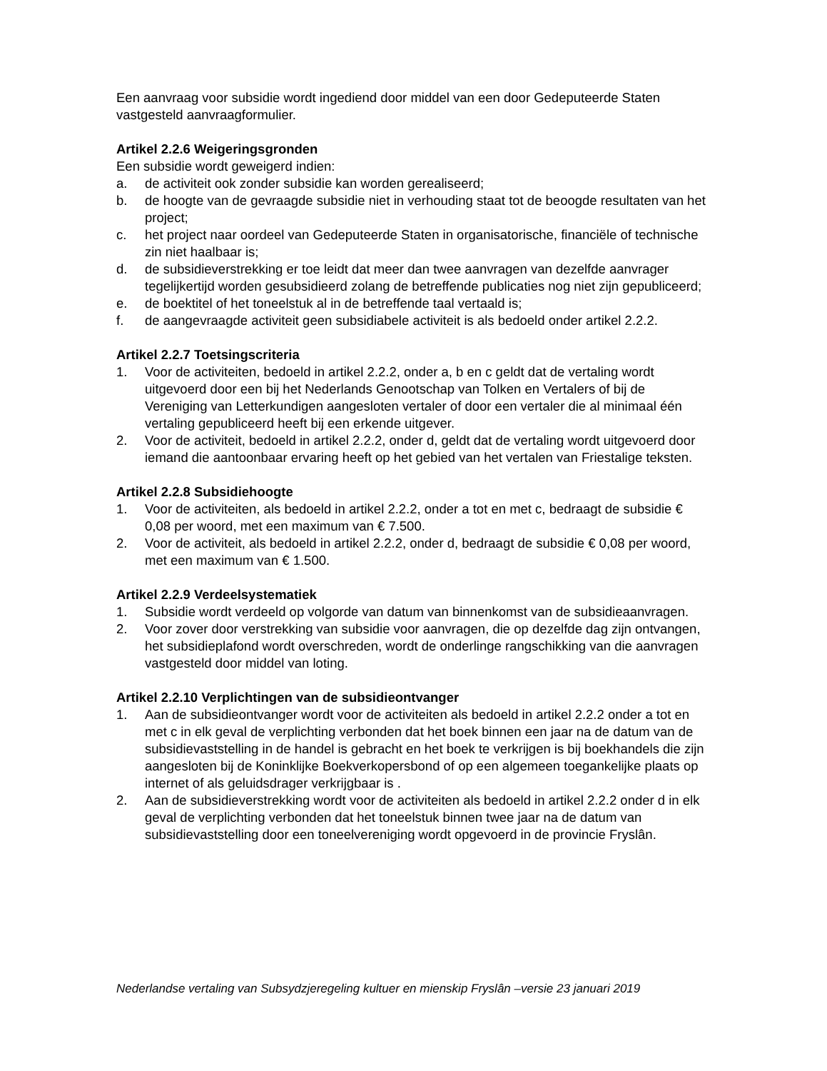Een aanvraag voor subsidie wordt ingediend door middel van een door Gedeputeerde Staten vastgesteld aanvraagformulier.
Artikel 2.2.6 Weigeringsgronden
Een subsidie wordt geweigerd indien:
a. de activiteit ook zonder subsidie kan worden gerealiseerd;
b. de hoogte van de gevraagde subsidie niet in verhouding staat tot de beoogde resultaten van het project;
c. het project naar oordeel van Gedeputeerde Staten in organisatorische, financiële of technische zin niet haalbaar is;
d. de subsidieverstrekking er toe leidt dat meer dan twee aanvragen van dezelfde aanvrager tegelijkertijd worden gesubsidieerd zolang de betreffende publicaties nog niet zijn gepubliceerd;
e. de boektitel of het toneelstuk al in de betreffende taal vertaald is;
f. de aangevraagde activiteit geen subsidiabele activiteit is als bedoeld onder artikel 2.2.2.
Artikel 2.2.7 Toetsingscriteria
1. Voor de activiteiten, bedoeld in artikel 2.2.2, onder a, b en c geldt dat de vertaling wordt uitgevoerd door een bij het Nederlands Genootschap van Tolken en Vertalers of bij de Vereniging van Letterkundigen aangesloten vertaler of door een vertaler die al minimaal één vertaling gepubliceerd heeft bij een erkende uitgever.
2. Voor de activiteit, bedoeld in artikel 2.2.2, onder d, geldt dat de vertaling wordt uitgevoerd door iemand die aantoonbaar ervaring heeft op het gebied van het vertalen van Friestalige teksten.
Artikel 2.2.8 Subsidiehoogte
1. Voor de activiteiten, als bedoeld in artikel 2.2.2, onder a tot en met c, bedraagt de subsidie € 0,08 per woord, met een maximum van € 7.500.
2. Voor de activiteit, als bedoeld in artikel 2.2.2, onder d, bedraagt de subsidie € 0,08 per woord, met een maximum van € 1.500.
Artikel 2.2.9 Verdeelsystematiek
1. Subsidie wordt verdeeld op volgorde van datum van binnenkomst van de subsidieaanvragen.
2. Voor zover door verstrekking van subsidie voor aanvragen, die op dezelfde dag zijn ontvangen, het subsidieplafond wordt overschreden, wordt de onderlinge rangschikking van die aanvragen vastgesteld door middel van loting.
Artikel 2.2.10 Verplichtingen van de subsidieontvanger
1. Aan de subsidieontvanger wordt voor de activiteiten als bedoeld in artikel 2.2.2 onder a tot en met c in elk geval de verplichting verbonden dat het boek binnen een jaar na de datum van de subsidievaststelling in de handel is gebracht en het boek te verkrijgen is bij boekhandels die zijn aangesloten bij de Koninklijke Boekverkopersbond of op een algemeen toegankelijke plaats op internet of als geluidsdrager verkrijgbaar is .
2. Aan de subsidieverstrekking wordt voor de activiteiten als bedoeld in artikel 2.2.2 onder d in elk geval de verplichting verbonden dat het toneelstuk binnen twee jaar na de datum van subsidievaststelling door een toneelvereniging wordt opgevoerd in de provincie Fryslân.
Nederlandse vertaling van Subsydzjeregeling kultuer en mienskip Fryslân –versie 23 januari 2019